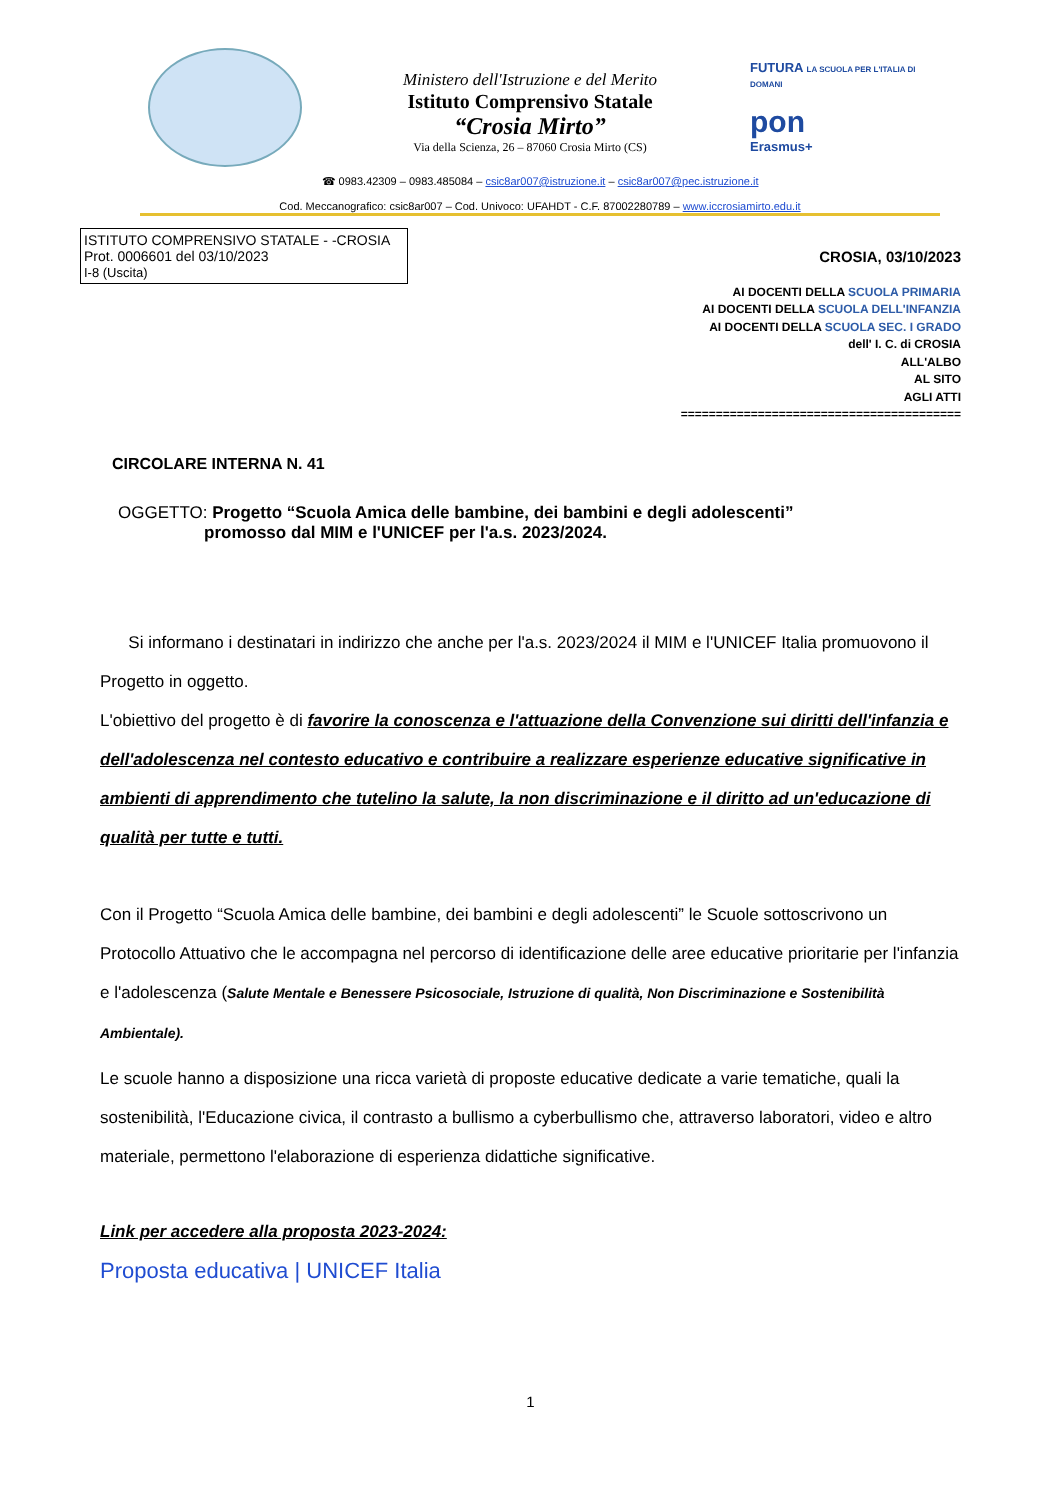Ministero dell'Istruzione e del Merito
Istituto Comprensivo Statale
“Crosia Mirto”
Via della Scienza, 26 – 87060 Crosia Mirto (CS)
FUTURA LA SCUOLA PER L'ITALIA DI DOMANI
pon
Erasmus+
☎ 0983.42309 – 0983.485084 – csic8ar007@istruzione.it – csic8ar007@pec.istruzione.it
Cod. Meccanografico: csic8ar007 – Cod. Univoco: UFAHDT - C.F. 87002280789 – www.iccrosiamirto.edu.it
ISTITUTO COMPRENSIVO STATALE - -CROSIA
Prot. 0006601 del 03/10/2023
I-8 (Uscita)
CROSIA, 03/10/2023
AI DOCENTI DELLA SCUOLA PRIMARIA
AI DOCENTI DELLA SCUOLA DELL'INFANZIA
AI DOCENTI DELLA SCUOLA SEC. I GRADO
dell' I. C. di CROSIA
ALL'ALBO
AL SITO
AGLI ATTI
========================================
CIRCOLARE INTERNA N. 41
OGGETTO: Progetto “Scuola Amica delle bambine, dei bambini e degli adolescenti”
promosso dal MIM e l'UNICEF per l'a.s. 2023/2024.
Si informano i destinatari in indirizzo che anche per l'a.s. 2023/2024 il MIM e l'UNICEF Italia promuovono il Progetto in oggetto.
L'obiettivo del progetto è di favorire la conoscenza e l'attuazione della Convenzione sui diritti dell'infanzia e dell'adolescenza nel contesto educativo e contribuire a realizzare esperienze educative significative in ambienti di apprendimento che tutelino la salute, la non discriminazione e il diritto ad un'educazione di qualità per tutte e tutti.
Con il Progetto “Scuola Amica delle bambine, dei bambini e degli adolescenti” le Scuole sottoscrivono un Protocollo Attuativo che le accompagna nel percorso di identificazione delle aree educative prioritarie per l'infanzia e l'adolescenza (Salute Mentale e Benessere Psicosociale, Istruzione di qualità, Non Discriminazione e Sostenibilità Ambientale).
Le scuole hanno a disposizione una ricca varietà di proposte educative dedicate a varie tematiche, quali la sostenibilità, l'Educazione civica, il contrasto a bullismo a cyberbullismo che, attraverso laboratori, video e altro materiale, permettono l'elaborazione di esperienza didattiche significative.
Link per accedere alla proposta 2023-2024:
Proposta educativa | UNICEF Italia
1